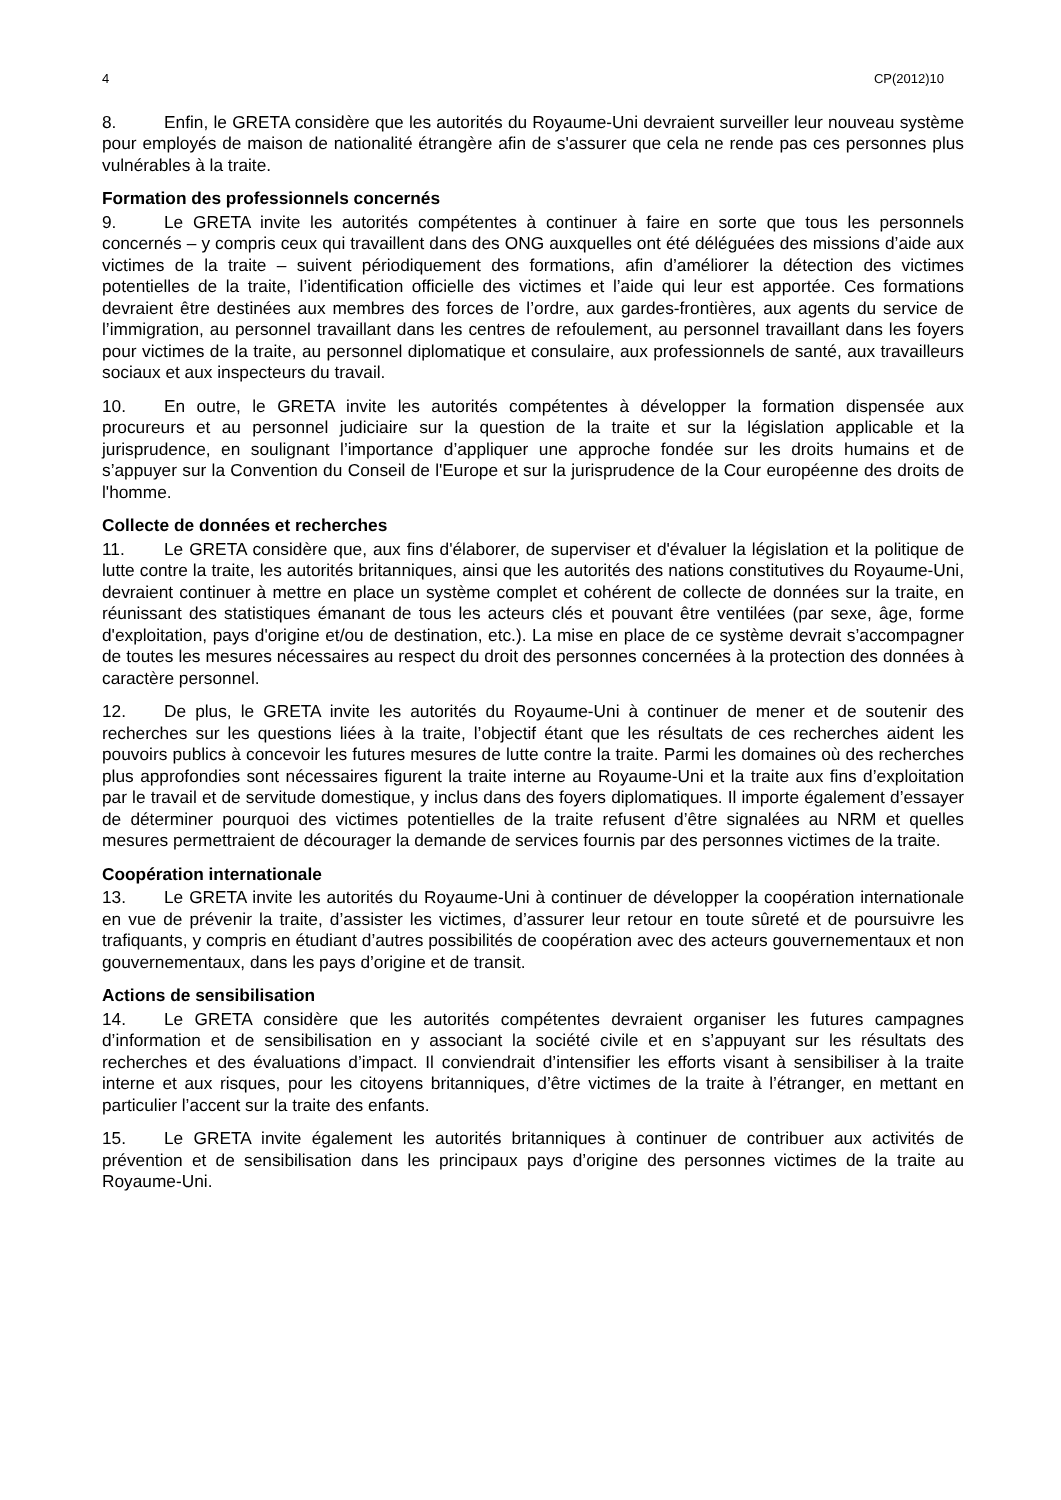4 CP(2012)10
8. Enfin, le GRETA considère que les autorités du Royaume-Uni devraient surveiller leur nouveau système pour employés de maison de nationalité étrangère afin de s'assurer que cela ne rende pas ces personnes plus vulnérables à la traite.
Formation des professionnels concernés
9. Le GRETA invite les autorités compétentes à continuer à faire en sorte que tous les personnels concernés – y compris ceux qui travaillent dans des ONG auxquelles ont été déléguées des missions d’aide aux victimes de la traite – suivent périodiquement des formations, afin d’améliorer la détection des victimes potentielles de la traite, l’identification officielle des victimes et l’aide qui leur est apportée. Ces formations devraient être destinées aux membres des forces de l’ordre, aux gardes-frontières, aux agents du service de l’immigration, au personnel travaillant dans les centres de refoulement, au personnel travaillant dans les foyers pour victimes de la traite, au personnel diplomatique et consulaire, aux professionnels de santé, aux travailleurs sociaux et aux inspecteurs du travail.
10. En outre, le GRETA invite les autorités compétentes à développer la formation dispensée aux procureurs et au personnel judiciaire sur la question de la traite et sur la législation applicable et la jurisprudence, en soulignant l’importance d’appliquer une approche fondée sur les droits humains et de s’appuyer sur la Convention du Conseil de l'Europe et sur la jurisprudence de la Cour européenne des droits de l'homme.
Collecte de données et recherches
11. Le GRETA considère que, aux fins d'élaborer, de superviser et d'évaluer la législation et la politique de lutte contre la traite, les autorités britanniques, ainsi que les autorités des nations constitutives du Royaume-Uni, devraient continuer à mettre en place un système complet et cohérent de collecte de données sur la traite, en réunissant des statistiques émanant de tous les acteurs clés et pouvant être ventilées (par sexe, âge, forme d'exploitation, pays d'origine et/ou de destination, etc.). La mise en place de ce système devrait s’accompagner de toutes les mesures nécessaires au respect du droit des personnes concernées à la protection des données à caractère personnel.
12. De plus, le GRETA invite les autorités du Royaume-Uni à continuer de mener et de soutenir des recherches sur les questions liées à la traite, l’objectif étant que les résultats de ces recherches aident les pouvoirs publics à concevoir les futures mesures de lutte contre la traite. Parmi les domaines où des recherches plus approfondies sont nécessaires figurent la traite interne au Royaume-Uni et la traite aux fins d’exploitation par le travail et de servitude domestique, y inclus dans des foyers diplomatiques. Il importe également d’essayer de déterminer pourquoi des victimes potentielles de la traite refusent d’être signalées au NRM et quelles mesures permettraient de décourager la demande de services fournis par des personnes victimes de la traite.
Coopération internationale
13. Le GRETA invite les autorités du Royaume-Uni à continuer de développer la coopération internationale en vue de prévenir la traite, d’assister les victimes, d’assurer leur retour en toute sûreté et de poursuivre les trafiquants, y compris en étudiant d’autres possibilités de coopération avec des acteurs gouvernementaux et non gouvernementaux, dans les pays d’origine et de transit.
Actions de sensibilisation
14. Le GRETA considère que les autorités compétentes devraient organiser les futures campagnes d’information et de sensibilisation en y associant la société civile et en s’appuyant sur les résultats des recherches et des évaluations d’impact. Il conviendrait d’intensifier les efforts visant à sensibiliser à la traite interne et aux risques, pour les citoyens britanniques, d’être victimes de la traite à l’étranger, en mettant en particulier l’accent sur la traite des enfants.
15. Le GRETA invite également les autorités britanniques à continuer de contribuer aux activités de prévention et de sensibilisation dans les principaux pays d’origine des personnes victimes de la traite au Royaume-Uni.